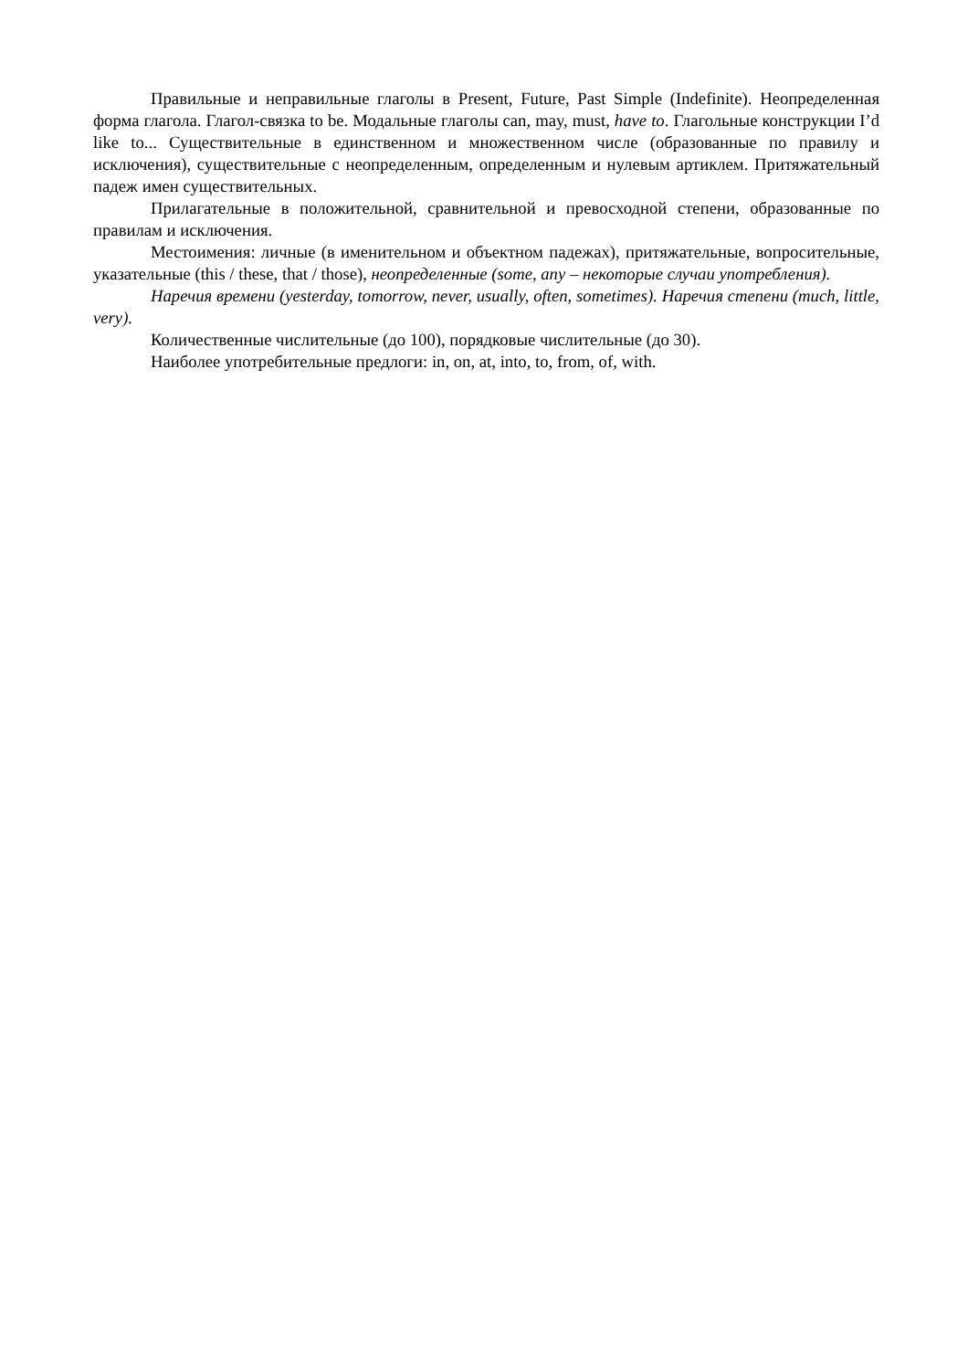Правильные и неправильные глаголы в Present, Future, Past Simple (Indefinite). Неопределенная форма глагола. Глагол-связка to be. Модальные глаголы can, may, must, have to. Глагольные конструкции I’d like to... Существительные в единственном и множественном числе (образованные по правилу и исключения), существительные с неопределенным, определенным и нулевым артиклем. Притяжательный падеж имен существительных.
Прилагательные в положительной, сравнительной и превосходной степени, образованные по правилам и исключения.
Местоимения: личные (в именительном и объектном падежах), притяжательные, вопросительные, указательные (this / these, that / those), неопределенные (some, any – некоторые случаи употребления).
Наречия времени (yesterday, tomorrow, never, usually, often, sometimes). Наречия степени (much, little, very).
Количественные числительные (до 100), порядковые числительные (до 30).
Наиболее употребительные предлоги: in, on, at, into, to, from, of, with.